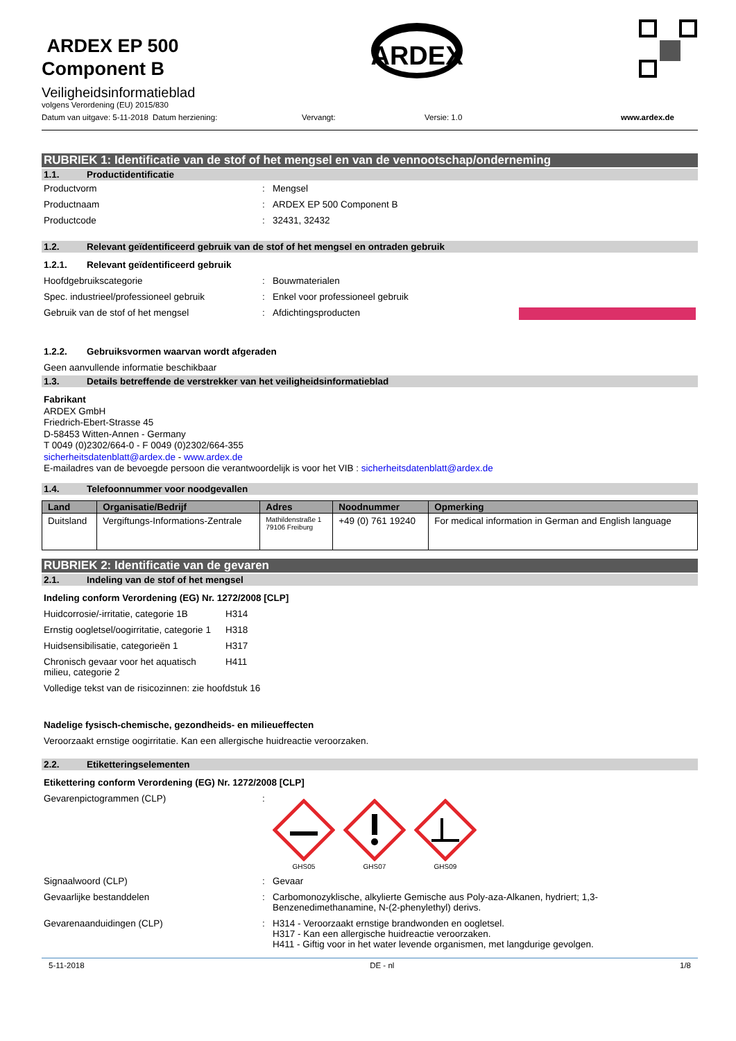ARDEX EP 500
Component B
Veiligheidsinformatieblad
volgens Verordening (EU) 2015/830
ARDEX
Datum van uitgave: 5-11-2018
Datum herziening: Vervangt: Versie: 1.0 www.ardex.de
RUBRIEK 1: Identificatie van de stof of het mengsel en van de vennootschap/onderneming
1.1. Productidentificatie
Productvorm : Mengsel
Productnaam : ARDEX EP 500 Component B
Productcode : 32431, 32432
1.2. Relevant geïdentificeerd gebruik van de stof of het mengsel en ontraden gebruik
1.2.1. Relevant geïdentificeerd gebruik
Hoofdgebruikscategorie : Bouwmaterialen
Spec. industrieel/professioneel gebruik
: Enkel voor professioneel gebruik
Gebruik van de stof of het mengsel : Afdichtingsproducten
1.2.2. Gebruiksvormen waarvan wordt afgeraden
Geen aanvullende informatie beschikbaar
1.3. Details betreffende de verstrekker van het veiligheidsinformatieblad
Fabrikant
ARDEX GmbH
Friedrich-Ebert-Strasse 45
D-58453 Witten-Annen - Germany
T 0049 (0)2302/664-0 - F 0049 (0)2302/664-355
sicherheitsdatenblatt@ardex.de - www.ardex.de
E-mailadres van de bevoegde persoon die verantwoordelijk is voor het VIB : sicherheitsdatenblatt@ardex.de
1.4. Telefoonnummer voor noodgevallen
| Land | Organisatie/Bedrijf | Adres | Noodnummer | Opmerking |
| --- | --- | --- | --- | --- |
| Duitsland | Vergiftungs-Informations-Zentrale | Mathildenstraße 1 79106 Freiburg | +49 (0) 761 19240 | For medical information in German and English language |
RUBRIEK 2: Identificatie van de gevaren
2.1. Indeling van de stof of het mengsel
Indeling conform Verordening (EG) Nr. 1272/2008 [CLP]
Huidcorrosie/-irritatie, categorie 1B
H314
Ernstig oogletsel/oogirritatie, categorie 1
H318
Huidsensibilisatie, categorieën 1
H317
Chronisch gevaar voor het aquatisch milieu, categorie 2
H411
Volledige tekst van de risicozinnen: zie hoofdstuk 16
Nadelige fysisch-chemische, gezondheids- en milieueffecten
Veroorzaakt ernstige oogirritatie. Kan een allergische huidreactie veroorzaken.
2.2. Etiketteringselementen
Etikettering conform Verordening (EG) Nr. 1272/2008 [CLP]
Gevarenpictogrammen (CLP) :
GHS05
GHS07
GHS09
Signaalwoord (CLP) : Gevaar
Gevaarlijke bestanddelen : Carbomonozyklische, alkylierte Gemische aus Poly-aza-Alkanen, hydriert; 1,3-Benzenedimethanamine, N-(2-phenylethyl) derivs.
Gevarenaanduidingen (CLP) : H314 - Veroorzaakt ernstige brandwonden en oogletsel.
H317 - Kan een allergische huidreactie veroorzaken.
H411 - Giftig voor in het water levende organismen, met langdurige gevolgen.
5-11-2018 DE - nl 1/8